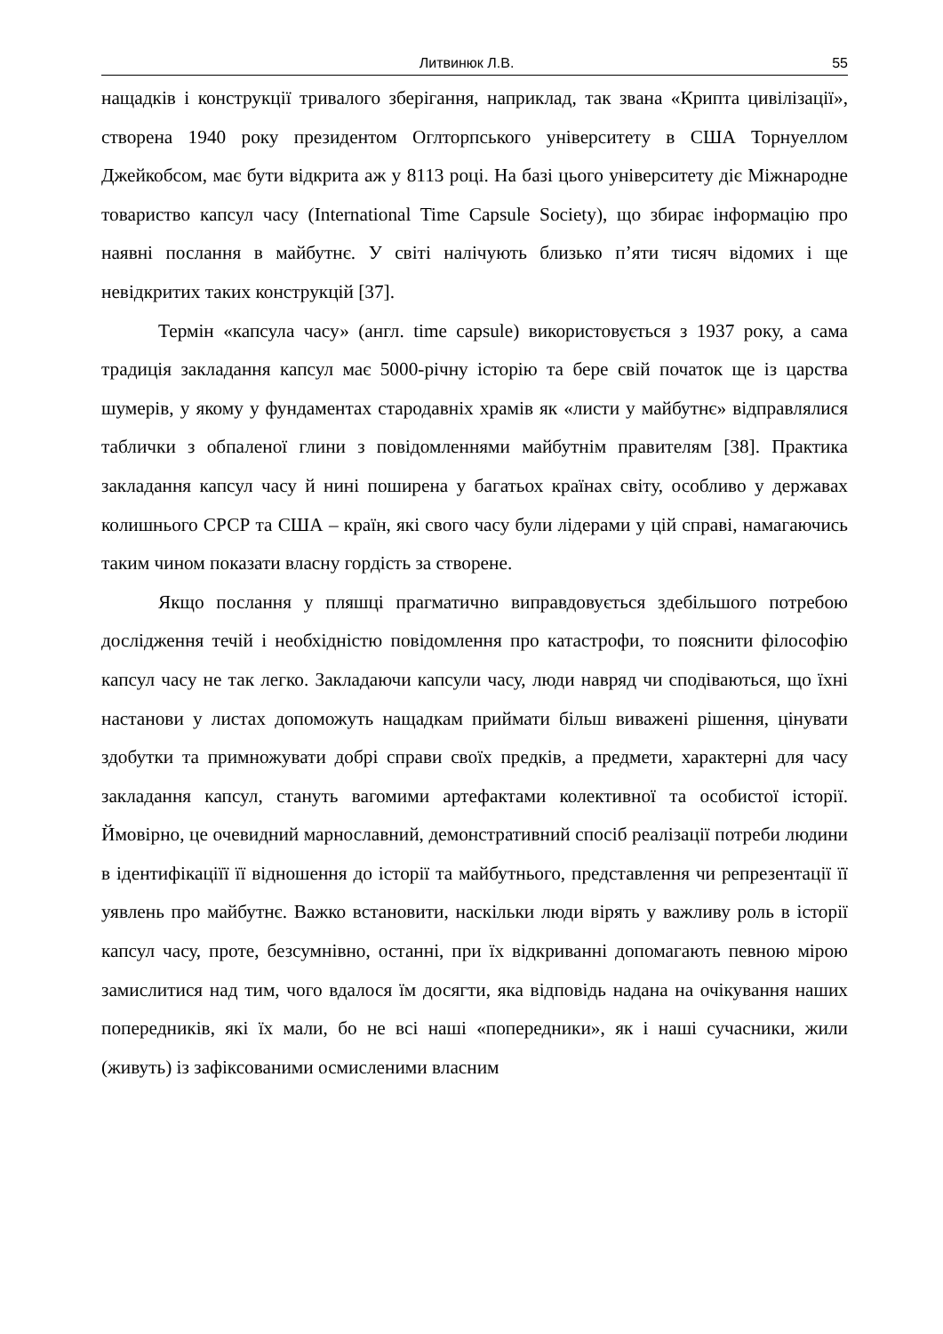Литвинюк Л.В. 55
нащадків і конструкції тривалого зберігання, наприклад, так звана «Крипта цивілізації», створена 1940 року президентом Оглторпського університету в США Торнуеллом Джейкобсом, має бути відкрита аж у 8113 році. На базі цього університету діє Міжнародне товариство капсул часу (International Time Capsule Society), що збирає інформацію про наявні послання в майбутнє. У світі налічують близько п’яти тисяч відомих і ще невідкритих таких конструкцій [37].
Термін «капсула часу» (англ. time capsule) використовується з 1937 року, а сама традиція закладання капсул має 5000-річну історію та бере свій початок ще із царства шумерів, у якому у фундаментах стародавніх храмів як «листи у майбутнє» відправлялися таблички з обпаленої глини з повідомленнями майбутнім правителям [38]. Практика закладання капсул часу й нині поширена у багатьох країнах світу, особливо у державах колишнього СРСР та США – країн, які свого часу були лідерами у цій справі, намагаючись таким чином показати власну гордість за створене.
Якщо послання у пляшці прагматично виправдовується здебільшого потребою дослідження течій і необхідністю повідомлення про катастрофи, то пояснити філософію капсул часу не так легко. Закладаючи капсули часу, люди навряд чи сподіваються, що їхні настанови у листах допоможуть нащадкам приймати більш виважені рішення, цінувати здобутки та примножувати добрі справи своїх предків, а предмети, характерні для часу закладання капсул, стануть вагомими артефактами колективної та особистої історії. Ймовірно, це очевидний марнославний, демонстративний спосіб реалізації потреби людини в ідентифікаціїї її відношення до історії та майбутнього, представлення чи репрезентації її уявлень про майбутнє. Важко встановити, наскільки люди вірять у важливу роль в історії капсул часу, проте, безсумнівно, останні, при їх відкриванні допомагають певною мірою замислитися над тим, чого вдалося їм досягти, яка відповідь надана на очікування наших попередників, які їх мали, бо не всі наші «попередники», як і наші сучасники, жили (живуть) із зафіксованими осмисленими власним